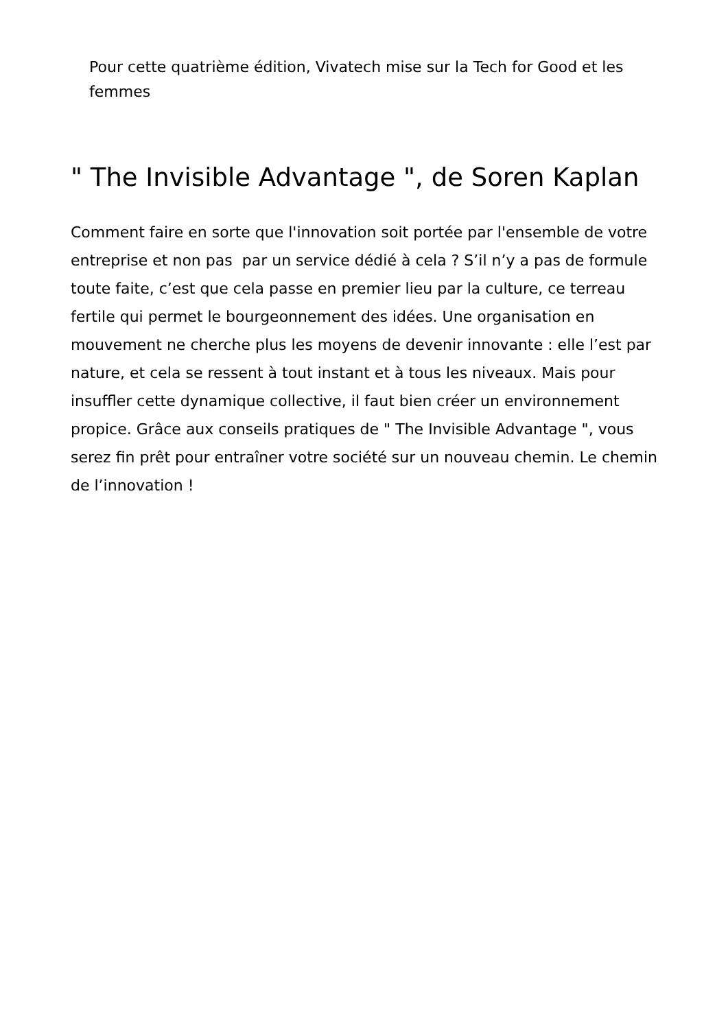Pour cette quatrième édition, Vivatech mise sur la Tech for Good et les femmes
" The Invisible Advantage ", de Soren Kaplan
Comment faire en sorte que l'innovation soit portée par l'ensemble de votre entreprise et non pas par un service dédié à cela ? S’il n’y a pas de formule toute faite, c’est que cela passe en premier lieu par la culture, ce terreau fertile qui permet le bourgeonnement des idées. Une organisation en mouvement ne cherche plus les moyens de devenir innovante : elle l’est par nature, et cela se ressent à tout instant et à tous les niveaux. Mais pour insuffler cette dynamique collective, il faut bien créer un environnement propice. Grâce aux conseils pratiques de " The Invisible Advantage ", vous serez fin prêt pour entraîner votre société sur un nouveau chemin. Le chemin de l’innovation !